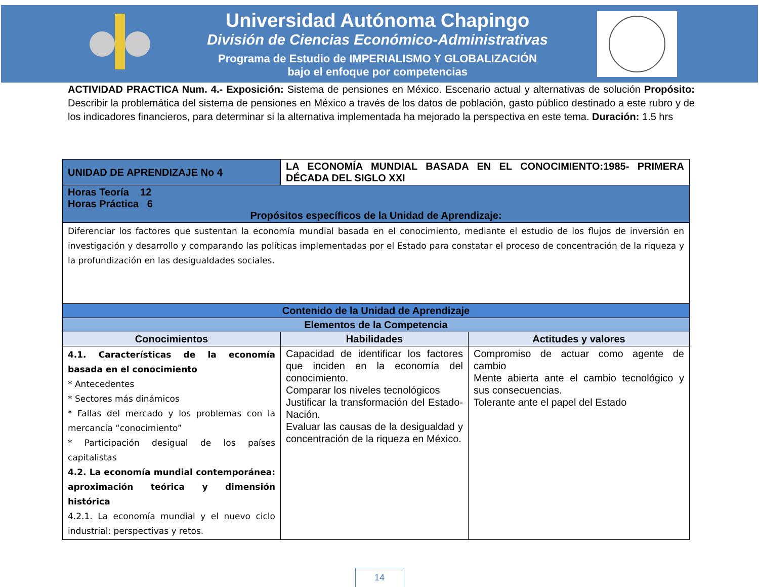Universidad Autónoma Chapingo
División de Ciencias Económico-Administrativas
Programa de Estudio de IMPERIALISMO Y GLOBALIZACIÓN
bajo el enfoque por competencias
ACTIVIDAD PRACTICA Num. 4.- Exposición: Sistema de pensiones en México. Escenario actual y alternativas de solución Propósito: Describir la problemática del sistema de pensiones en México a través de los datos de población, gasto público destinado a este rubro y de los indicadores financieros, para determinar si la alternativa implementada ha mejorado la perspectiva en este tema. Duración: 1.5 hrs
| UNIDAD DE APRENDIZAJE No 4 | LA ECONOMÍA MUNDIAL BASADA EN EL CONOCIMIENTO:1985- PRIMERA DÉCADA DEL SIGLO XXI | |
| Horas Teoría 12 Horas Práctica 6 Propósitos específicos de la Unidad de Aprendizaje: | | |
| Diferenciar los factores que sustentan la economía mundial basada en el conocimiento, mediante el estudio de los flujos de inversión en investigación y desarrollo y comparando las políticas implementadas por el Estado para constatar el proceso de concentración de la riqueza y la profundización en las desigualdades sociales. | | |
| Contenido de la Unidad de Aprendizaje | | |
| Elementos de la Competencia | | |
| Conocimientos | Habilidades | Actitudes y valores |
| 4.1. Características de la economía basada en el conocimiento * Antecedentes * Sectores más dinámicos * Fallas del mercado y los problemas con la mercancía “conocimiento” * Participación desigual de los países capitalistas 4.2. La economía mundial contemporánea: aproximación teórica y dimensión histórica 4.2.1. La economía mundial y el nuevo ciclo industrial: perspectivas y retos. | Capacidad de identificar los factores que inciden en la economía del conocimiento. Comparar los niveles tecnológicos Justificar la transformación del Estado-Nación. Evaluar las causas de la desigualdad y concentración de la riqueza en México. | Compromiso de actuar como agente de cambio Mente abierta ante el cambio tecnológico y sus consecuencias. Tolerante ante el papel del Estado |
14